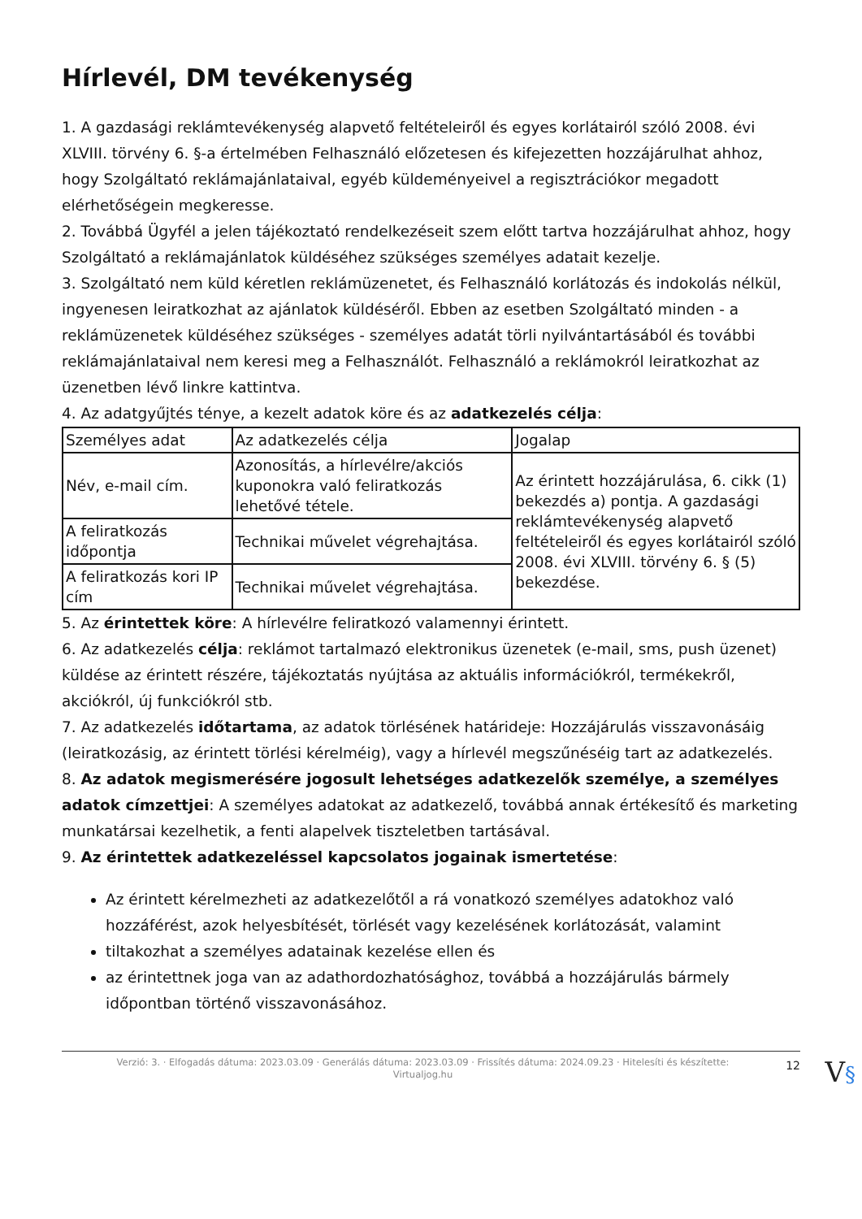Hírlevél, DM tevékenység
1. A gazdasági reklámtevékenység alapvető feltételeiről és egyes korlátairól szóló 2008. évi XLVIII. törvény 6. §-a értelmében Felhasználó előzetesen és kifejezetten hozzájárulhat ahhoz, hogy Szolgáltató reklámajánlataival, egyéb küldeményeivel a regisztrációkor megadott elérhetőségein megkeresse.
2. Továbbá Ügyfél a jelen tájékoztató rendelkezéseit szem előtt tartva hozzájárulhat ahhoz, hogy Szolgáltató a reklámajánlatok küldéséhez szükséges személyes adatait kezelje.
3. Szolgáltató nem küld kéretlen reklámüzenetet, és Felhasználó korlátozás és indokolás nélkül, ingyenesen leiratkozhat az ajánlatok küldéséről. Ebben az esetben Szolgáltató minden - a reklámüzenetek küldéséhez szükséges - személyes adatát törli nyilvántartásából és további reklámajánlataival nem keresi meg a Felhasználót. Felhasználó a reklámokról leiratkozhat az üzenetben lévő linkre kattintva.
4. Az adatgyűjtés ténye, a kezelt adatok köre és az adatkezelés célja:
| Személyes adat | Az adatkezelés célja | Jogalap |
| Név, e-mail cím. | Azonosítás, a hírlevélre/akciós kuponokra való feliratkozás lehetővé tétele. | Az érintett hozzájárulása, 6. cikk (1) bekezdés a) pontja. A gazdasági reklámtevékenység alapvető feltételeiről és egyes korlátairól szóló 2008. évi XLVIII. törvény 6. § (5) bekezdése. |
| A feliratkozás időpontja | Technikai művelet végrehajtása. | |
| A feliratkozás kori IP cím | Technikai művelet végrehajtása. | |
5. Az érintettek köre: A hírlevélre feliratkozó valamennyi érintett.
6. Az adatkezelés célja: reklámot tartalmazó elektronikus üzenetek (e-mail, sms, push üzenet) küldése az érintett részére, tájékoztatás nyújtása az aktuális információkról, termékekről, akciókról, új funkciókról stb.
7. Az adatkezelés időtartama, az adatok törlésének határideje: Hozzájárulás visszavonásáig (leiratkozásig, az érintett törlési kérelméig), vagy a hírlevél megszűnéséig tart az adatkezelés.
8. Az adatok megismerésére jogosult lehetséges adatkezelők személye, a személyes adatok címzettjei: A személyes adatokat az adatkezelő, továbbá annak értékesítő és marketing munkatársai kezelhetik, a fenti alapelvek tiszteletben tartásával.
9. Az érintettek adatkezeléssel kapcsolatos jogainak ismertetése:
Az érintett kérelmezheti az adatkezelőtől a rá vonatkozó személyes adatokhoz való hozzáférést, azok helyesbítését, törlését vagy kezelésének korlátozását, valamint
tiltakozhat a személyes adatainak kezelése ellen és
az érintettnek joga van az adathordozhatósághoz, továbbá a hozzájárulás bármely időpontban történő visszavonásához.
Verzió: 3. · Elfogadás dátuma: 2023.03.09 · Generálás dátuma: 2023.03.09 · Frissítés dátuma: 2024.09.23 · Hitelesíti és készítette: Virtualjog.hu 12 V§